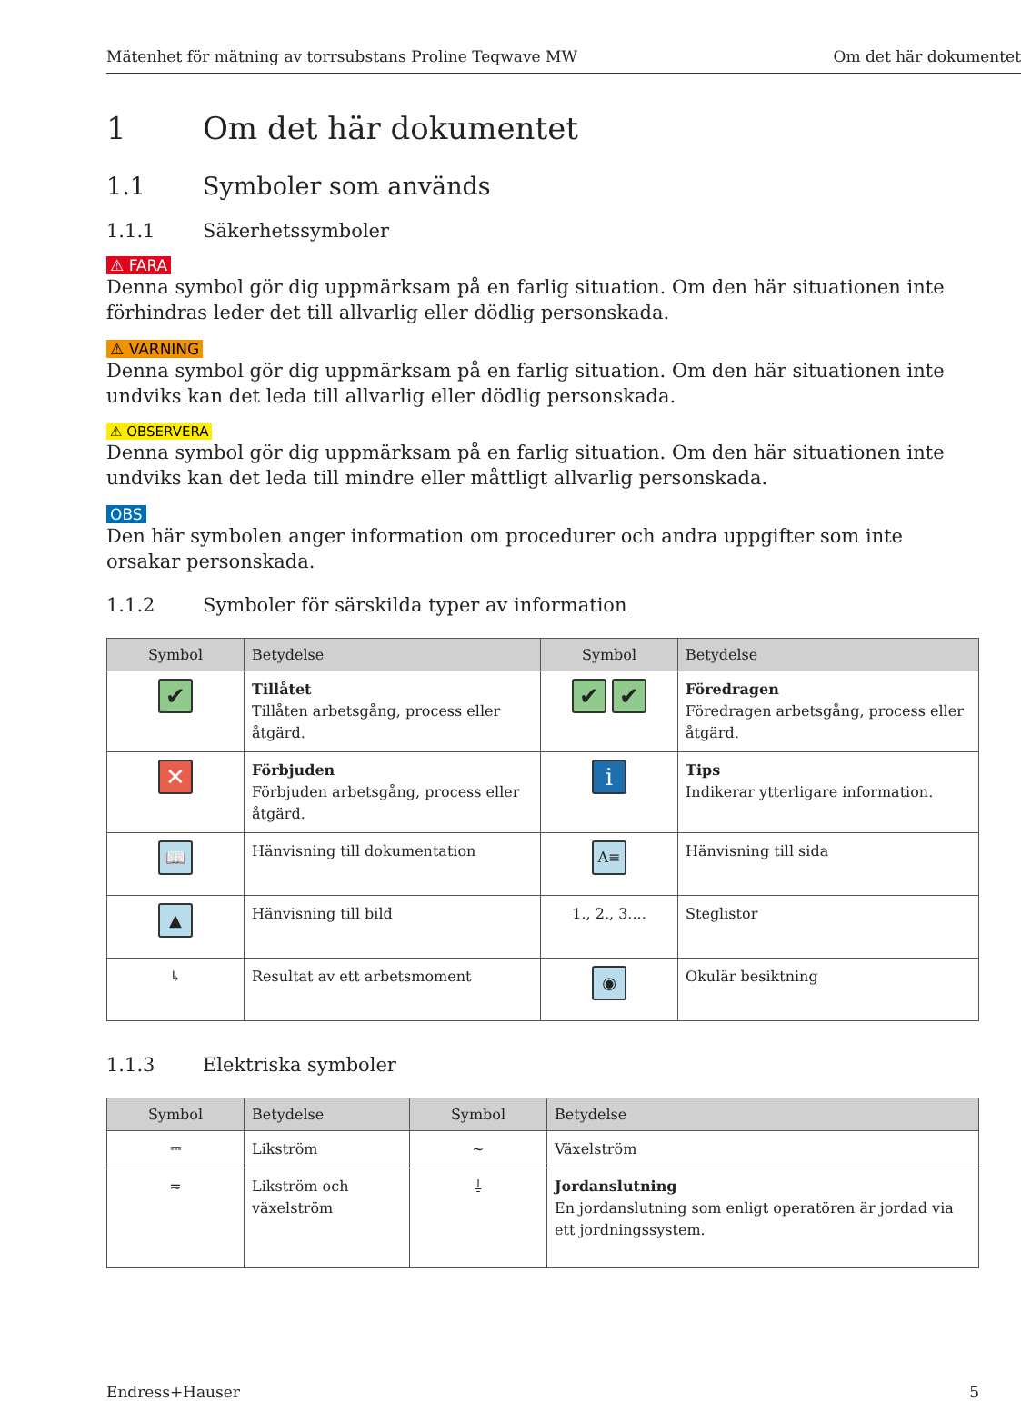Mätenhet för mätning av torrsubstans Proline Teqwave MW Om det här dokumentet
1 Om det här dokumentet
1.1 Symboler som används
1.1.1 Säkerhetssymboler
⚠ FARA
Denna symbol gör dig uppmärksam på en farlig situation. Om den här situationen inte förhindras leder det till allvarlig eller dödlig personskada.
⚠ VARNING
Denna symbol gör dig uppmärksam på en farlig situation. Om den här situationen inte undviks kan det leda till allvarlig eller dödlig personskada.
⚠ OBSERVERA
Denna symbol gör dig uppmärksam på en farlig situation. Om den här situationen inte undviks kan det leda till mindre eller måttligt allvarlig personskada.
OBS
Den här symbolen anger information om procedurer och andra uppgifter som inte orsakar personskada.
1.1.2 Symboler för särskilda typer av information
| Symbol | Betydelse | Symbol | Betydelse |
| --- | --- | --- | --- |
| ✔ | Tillåtet Tillåten arbetsgång, process eller åtgärd. | ✔ ✔ | Föredragen Föredragen arbetsgång, process eller åtgärd. |
| ✕ | Förbjuden Förbjuden arbetsgång, process eller åtgärd. | i | Tips Indikerar ytterligare information. |
| 📖 | Hänvisning till dokumentation | A≡ | Hänvisning till sida |
| ▲ | Hänvisning till bild | 1., 2., 3.... | Steglistor |
| ↳ | Resultat av ett arbetsmoment | ◉ | Okulär besiktning |
1.1.3 Elektriska symboler
| Symbol | Betydelse | Symbol | Betydelse |
| --- | --- | --- | --- |
| ⎓ | Likström | ∼ | Växelström |
| ≂ | Likström och växelström | ⏚ | Jordanslutning En jordanslutning som enligt operatören är jordad via ett jordningssystem. |
Endress+Hauser 5